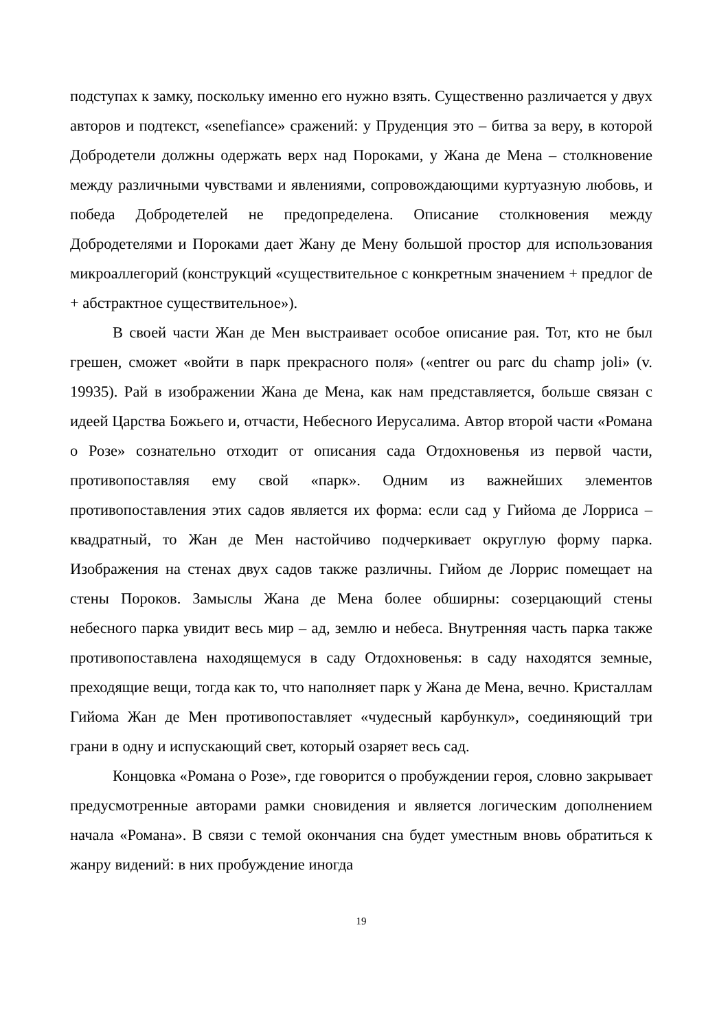подступах к замку, поскольку именно его нужно взять. Существенно различается у двух авторов и подтекст, «senefiance» сражений: у Пруденция это – битва за веру, в которой Добродетели должны одержать верх над Пороками, у Жана де Мена – столкновение между различными чувствами и явлениями, сопровождающими куртуазную любовь, и победа Добродетелей не предопределена. Описание столкновения между Добродетелями и Пороками дает Жану де Мену большой простор для использования микроаллегорий (конструкций «существительное с конкретным значением + предлог de + абстрактное существительное»).
В своей части Жан де Мен выстраивает особое описание рая. Тот, кто не был грешен, сможет «войти в парк прекрасного поля» («entrer ou parc du champ joli» (v. 19935). Рай в изображении Жана де Мена, как нам представляется, больше связан с идеей Царства Божьего и, отчасти, Небесного Иерусалима. Автор второй части «Романа о Розе» сознательно отходит от описания сада Отдохновенья из первой части, противопоставляя ему свой «парк». Одним из важнейших элементов противопоставления этих садов является их форма: если сад у Гийома де Лорриса – квадратный, то Жан де Мен настойчиво подчеркивает округлую форму парка. Изображения на стенах двух садов также различны. Гийом де Лоррис помещает на стены Пороков. Замыслы Жана де Мена более обширны: созерцающий стены небесного парка увидит весь мир – ад, землю и небеса. Внутренняя часть парка также противопоставлена находящемуся в саду Отдохновенья: в саду находятся земные, преходящие вещи, тогда как то, что наполняет парк у Жана де Мена, вечно. Кристаллам Гийома Жан де Мен противопоставляет «чудесный карбункул», соединяющий три грани в одну и испускающий свет, который озаряет весь сад.
Концовка «Романа о Розе», где говорится о пробуждении героя, словно закрывает предусмотренные авторами рамки сновидения и является логическим дополнением начала «Романа». В связи с темой окончания сна будет уместным вновь обратиться к жанру видений: в них пробуждение иногда
19